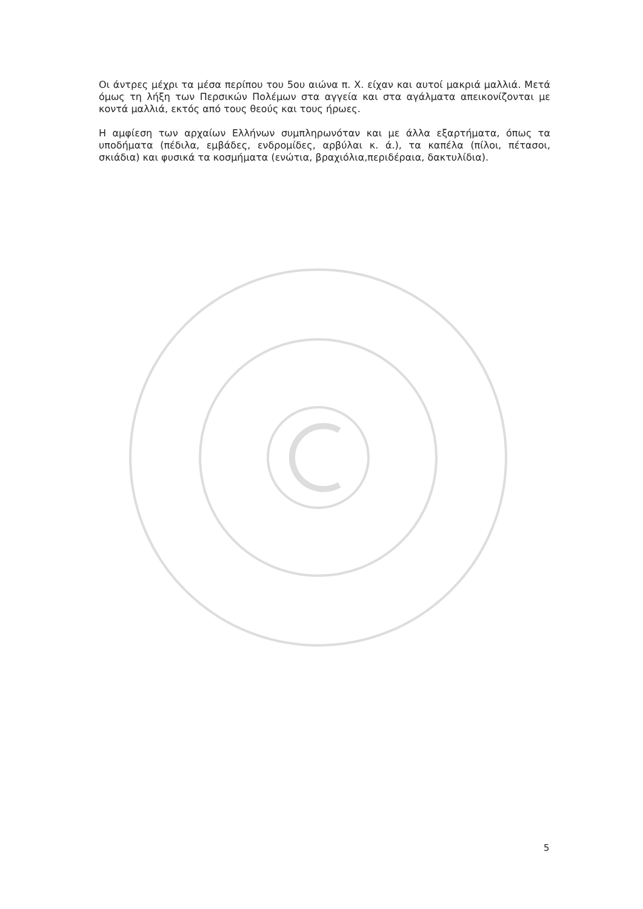Οι άντρες μέχρι τα μέσα περίπου του 5ου αιώνα π. Χ. είχαν και αυτοί μακριά μαλλιά. Μετά όμως τη λήξη των Περσικών Πολέμων στα αγγεία και στα αγάλματα απεικονίζονται με κοντά μαλλιά, εκτός από τους θεούς και τους ήρωες.
Η αμφίεση των αρχαίων Ελλήνων συμπληρωνόταν και με άλλα εξαρτήματα, όπως τα υποδήματα (πέδιλα, εμβάδες, ενδρομίδες, αρβύλαι κ. ά.), τα καπέλα (πίλοι, πέτασοι, σκιάδια) και φυσικά τα κοσμήματα (ενώτια, βραχιόλια,περιδέραια, δακτυλίδια).
5